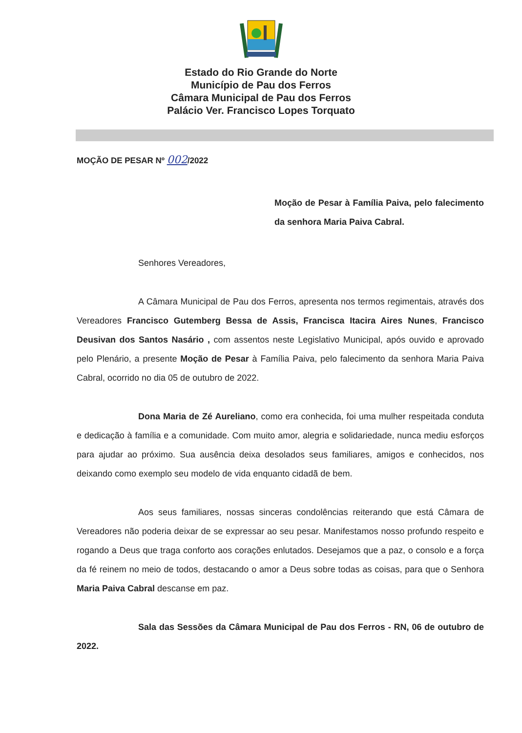Estado do Rio Grande do Norte
Município de Pau dos Ferros
Câmara Municipal de Pau dos Ferros
Palácio Ver. Francisco Lopes Torquato
MOÇÃO DE PESAR Nº 002/2022
Moção de Pesar à Família Paiva, pelo falecimento da senhora Maria Paiva Cabral.
Senhores Vereadores,
A Câmara Municipal de Pau dos Ferros, apresenta nos termos regimentais, através dos Vereadores Francisco Gutemberg Bessa de Assis, Francisca Itacira Aires Nunes, Francisco Deusivan dos Santos Nasário , com assentos neste Legislativo Municipal, após ouvido e aprovado pelo Plenário, a presente Moção de Pesar à Família Paiva, pelo falecimento da senhora Maria Paiva Cabral, ocorrido no dia 05 de outubro de 2022.
Dona Maria de Zé Aureliano, como era conhecida, foi uma mulher respeitada conduta e dedicação à família e a comunidade. Com muito amor, alegria e solidariedade, nunca mediu esforços para ajudar ao próximo. Sua ausência deixa desolados seus familiares, amigos e conhecidos, nos deixando como exemplo seu modelo de vida enquanto cidadã de bem.
Aos seus familiares, nossas sinceras condolências reiterando que está Câmara de Vereadores não poderia deixar de se expressar ao seu pesar. Manifestamos nosso profundo respeito e rogando a Deus que traga conforto aos corações enlutados. Desejamos que a paz, o consolo e a força da fé reinem no meio de todos, destacando o amor a Deus sobre todas as coisas, para que o Senhora Maria Paiva Cabral descanse em paz.
Sala das Sessões da Câmara Municipal de Pau dos Ferros - RN, 06 de outubro de 2022.